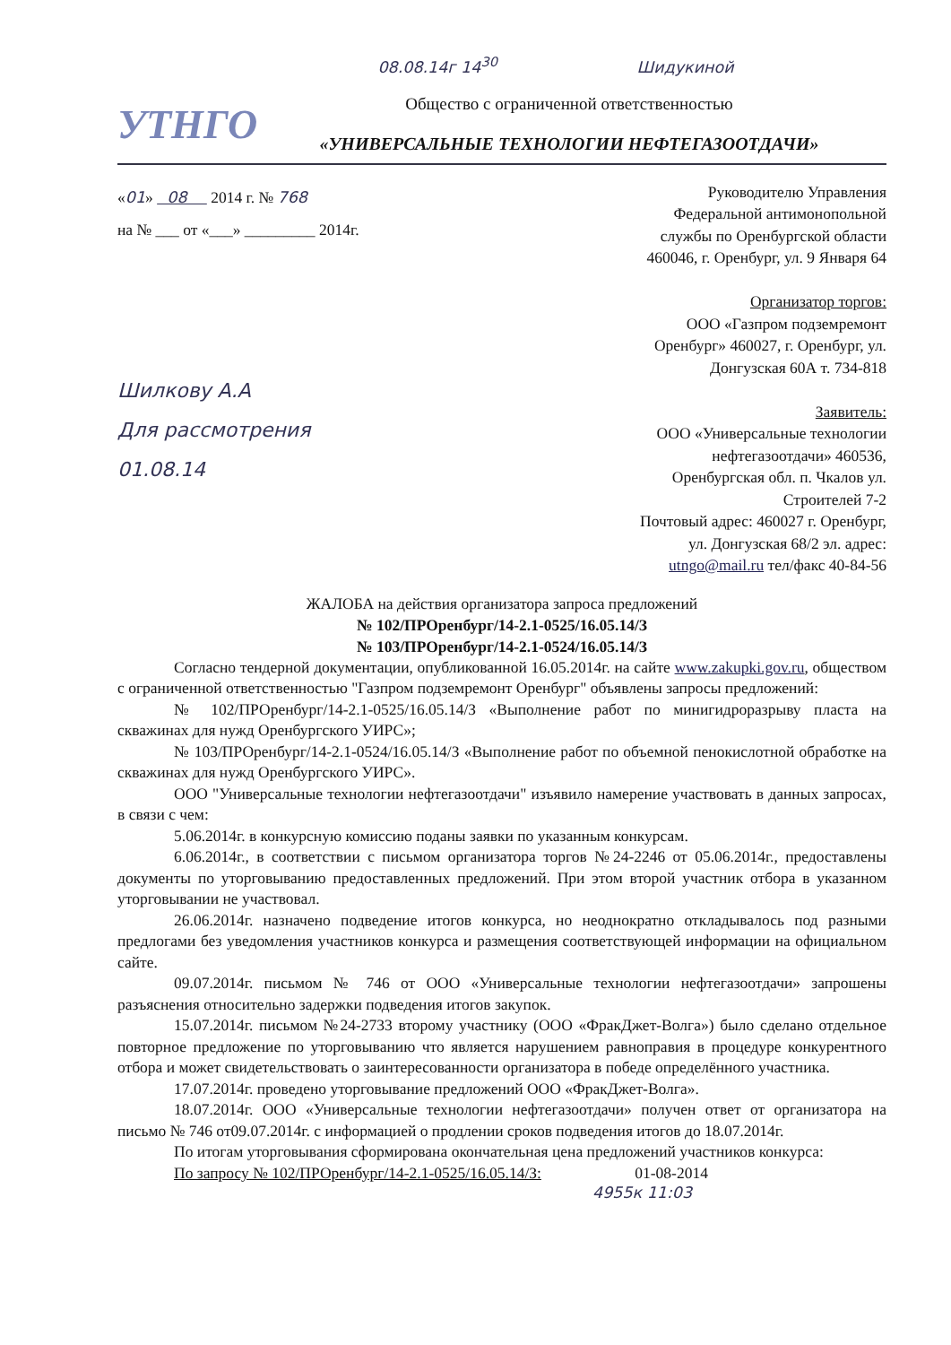08.08.14г 14<sup>30</sup> Шидукиной
УТНГО
Общество с ограниченной ответственностью
«УНИВЕРСАЛЬНЫЕ ТЕХНОЛОГИИ НЕФТЕГАЗООТДАЧИ»
«01» 08 2014 г. № 768
на № ___ от «___» _________ 2014г.
Шилкову А.А
Для рассмотрения
01.08.14
Руководителю Управления
Федеральной антимонопольной
службы по Оренбургской области
460046, г. Оренбург, ул. 9 Января 64
Организатор торгов:
ООО «Газпром подземремонт
Оренбург» 460027, г. Оренбург, ул.
Донгузская 60А т. 734-818
Заявитель:
ООО «Универсальные технологии
нефтегазоотдачи» 460536,
Оренбургская обл. п. Чкалов ул.
Строителей 7-2
Почтовый адрес: 460027 г. Оренбург,
ул. Донгузская 68/2 эл. адрес:
utngo@mail.ru тел/факс 40-84-56
ЖАЛОБА на действия организатора запроса предложений
№ 102/ПРОренбург/14-2.1-0525/16.05.14/З
№ 103/ПРОренбург/14-2.1-0524/16.05.14/З
Согласно тендерной документации, опубликованной 16.05.2014г. на сайте www.zakupki.gov.ru, обществом с ограниченной ответственностью "Газпром подземремонт Оренбург" объявлены запросы предложений:
№ 102/ПРОренбург/14-2.1-0525/16.05.14/З «Выполнение работ по минигидроразрыву пласта на скважинах для нужд Оренбургского УИРС»;
№ 103/ПРОренбург/14-2.1-0524/16.05.14/З «Выполнение работ по объемной пенокислотной обработке на скважинах для нужд Оренбургского УИРС».
ООО "Универсальные технологии нефтегазоотдачи" изъявило намерение участвовать в данных запросах, в связи с чем:
5.06.2014г. в конкурсную комиссию поданы заявки по указанным конкурсам.
6.06.2014г., в соответствии с письмом организатора торгов №24-2246 от 05.06.2014г., предоставлены документы по уторговыванию предоставленных предложений. При этом второй участник отбора в указанном уторговывании не участвовал.
26.06.2014г. назначено подведение итогов конкурса, но неоднократно откладывалось под разными предлогами без уведомления участников конкурса и размещения соответствующей информации на официальном сайте.
09.07.2014г. письмом № 746 от ООО «Универсальные технологии нефтегазоотдачи» запрошены разъяснения относительно задержки подведения итогов закупок.
15.07.2014г. письмом №24-2733 второму участнику (ООО «ФракДжет-Волга») было сделано отдельное повторное предложение по уторговыванию что является нарушением равноправия в процедуре конкурентного отбора и может свидетельствовать о заинтересованности организатора в победе определённого участника.
17.07.2014г. проведено уторговывание предложений ООО «ФракДжет-Волга».
18.07.2014г. ООО «Универсальные технологии нефтегазоотдачи» получен ответ от организатора на письмо № 746 от09.07.2014г. с информацией о продлении сроков подведения итогов до 18.07.2014г.
По итогам уторговывания сформирована окончательная цена предложений участников конкурса:
По запросу № 102/ПРОренбург/14-2.1-0525/16.05.14/З: 01-08-2014
4955к 11:03